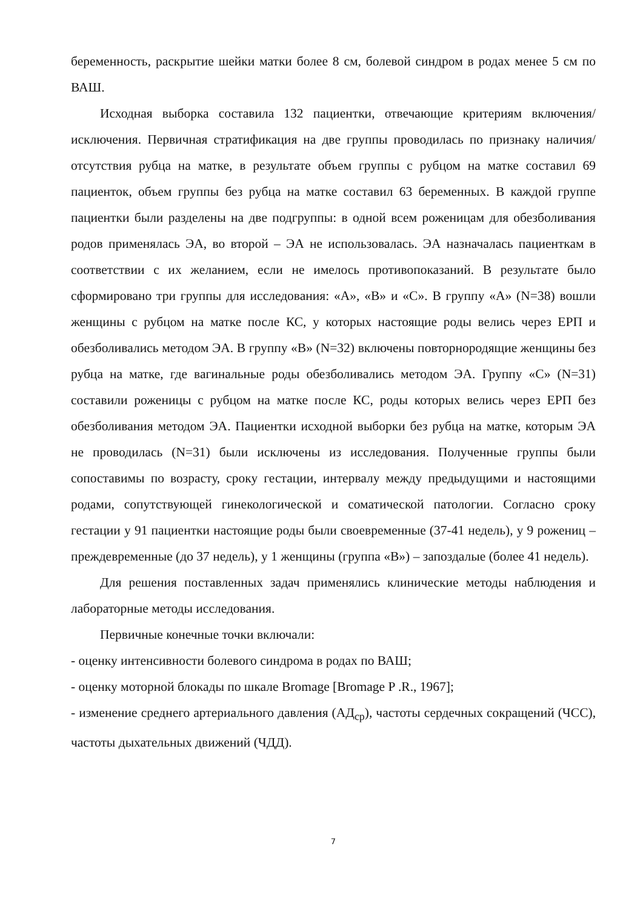беременность, раскрытие шейки матки более 8 см, болевой синдром в родах менее 5 см по ВАШ.
Исходная выборка составила 132 пациентки, отвечающие критериям включения/исключения. Первичная стратификация на две группы проводилась по признаку наличия/отсутствия рубца на матке, в результате объем группы с рубцом на матке составил 69 пациенток, объем группы без рубца на матке составил 63 беременных. В каждой группе пациентки были разделены на две подгруппы: в одной всем роженицам для обезболивания родов применялась ЭА, во второй – ЭА не использовалась. ЭА назначалась пациенткам в соответствии с их желанием, если не имелось противопоказаний. В результате было сформировано три группы для исследования: «А», «В» и «С». В группу «А» (N=38) вошли женщины с рубцом на матке после КС, у которых настоящие роды велись через ЕРП и обезболивались методом ЭА. В группу «В» (N=32) включены повторнородящие женщины без рубца на матке, где вагинальные роды обезболивались методом ЭА. Группу «С» (N=31) составили роженицы с рубцом на матке после КС, роды которых велись через ЕРП без обезболивания методом ЭА. Пациентки исходной выборки без рубца на матке, которым ЭА не проводилась (N=31) были исключены из исследования. Полученные группы были сопоставимы по возрасту, сроку гестации, интервалу между предыдущими и настоящими родами, сопутствующей гинекологической и соматической патологии. Согласно сроку гестации у 91 пациентки настоящие роды были своевременные (37-41 недель), у 9 рожениц – преждевременные (до 37 недель), у 1 женщины (группа «В») – запоздалые (более 41 недель).
Для решения поставленных задач применялись клинические методы наблюдения и лабораторные методы исследования.
Первичные конечные точки включали:
- оценку интенсивности болевого синдрома в родах по ВАШ;
- оценку моторной блокады по шкале Bromage [Bromage P .R., 1967];
- изменение среднего артериального давления (АД<sub>ср</sub>), частоты сердечных сокращений (ЧСС), частоты дыхательных движений (ЧДД).
7